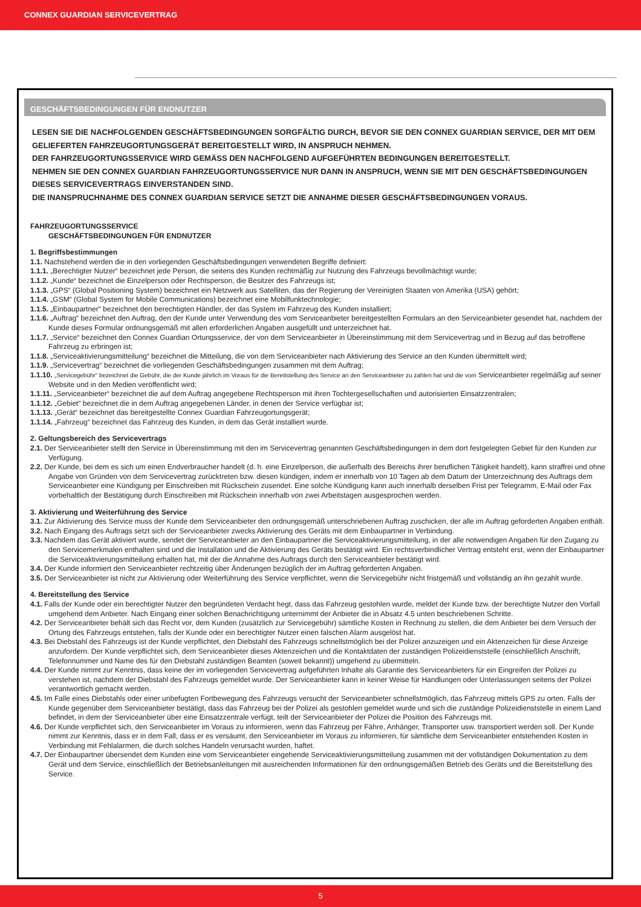CONNEX GUARDIAN SERVICEVERTRAG
GESCHÄFTSBEDINGUNGEN FÜR ENDNUTZER
LESEN SIE DIE NACHFOLGENDEN GESCHÄFTSBEDINGUNGEN SORGFÄLTIG DURCH, BEVOR SIE DEN CONNEX GUARDIAN SERVICE, DER MIT DEM GELIEFERTEN FAHRZEUGORTUNGSGERÄT BEREITGESTELLT WIRD, IN ANSPRUCH NEHMEN.
DER FAHRZEUGORTUNGSSERVICE WIRD GEMÄSS DEN NACHFOLGEND AUFGEFÜHRTEN BEDINGUNGEN BEREITGESTELLT.
NEHMEN SIE DEN CONNEX GUARDIAN FAHRZEUGORTUNGSSERVICE NUR DANN IN ANSPRUCH, WENN SIE MIT DEN GESCHÄFTSBEDINGUNGEN DIESES SERVICEVERTRAGS EINVERSTANDEN SIND.
DIE INANSPRUCHNAHME DES CONNEX GUARDIAN SERVICE SETZT DIE ANNAHME DIESER GESCHÄFTSBEDINGUNGEN VORAUS.
FAHRZEUGORTUNGSSERVICE
GESCHÄFTSBEDINGUNGEN FÜR ENDNUTZER
1. Begriffsbestimmungen
1.1. Nachstehend werden die in den vorliegenden Geschäftsbedingungen verwendeten Begriffe definiert:
1.1.1. „Berechtigter Nutzer“ bezeichnet jede Person, die seitens des Kunden rechtmäßig zur Nutzung des Fahrzeugs bevollmächtigt wurde;
1.1.2. „Kunde“ bezeichnet die Einzelperson oder Rechtsperson, die Besitzer des Fahrzeugs ist;
1.1.3. „GPS“ (Global Positioning System) bezeichnet ein Netzwerk aus Satelliten, das der Regierung der Vereinigten Staaten von Amerika (USA) gehört;
1.1.4. „GSM“ (Global System for Mobile Communications) bezeichnet eine Mobilfunktechnologie;
1.1.5. „Einbaupartner" bezeichnet den berechtigten Händler, der das System im Fahrzeug des Kunden installiert;
1.1.6. „Auftrag“ bezeichnet den Auftrag, den der Kunde unter Verwendung des vom Serviceanbieter bereitgestellten Formulars an den Serviceanbieter gesendet hat, nachdem der Kunde dieses Formular ordnungsgemäß mit allen erforderlichen Angaben ausgefüllt und unterzeichnet hat.
1.1.7. „Service“ bezeichnet den Connex Guardian Ortungsservice, der von dem Serviceanbieter in Übereinstimmung mit dem Servicevertrag und in Bezug auf das betroffene Fahrzeug zu erbringen ist;
1.1.8. „Serviceaktivierungsmitteilung“ bezeichnet die Mitteilung, die von dem Serviceanbieter nach Aktivierung des Service an den Kunden übermittelt wird;
1.1.9. „Servicevertrag“ bezeichnet die vorliegenden Geschäftsbedingungen zusammen mit dem Auftrag;
1.1.10. „Servicegebühr“ bezeichnet die Gebühr, die der Kunde jährlich im Voraus für die Bereitstellung des Service an den Serviceanbieter zu zahlen hat und die vom Serviceanbieter regelmäßig auf seiner Website und in den Medien veröffentlicht wird;
1.1.11. „Serviceanbieter“ bezeichnet die auf dem Auftrag angegebene Rechtsperson mit ihren Tochtergesellschaften und autorisierten Einsatzzentralen;
1.1.12. „Gebiet“ bezeichnet die in dem Auftrag angegebenen Länder, in denen der Service verfügbar ist;
1.1.13. „Gerät“ bezeichnet das bereitgestellte Connex Guardian Fahrzeugortungsgerät;
1.1.14. „Fahrzeug“ bezeichnet das Fahrzeug des Kunden, in dem das Gerät installiert wurde.
2. Geltungsbereich des Servicevertrags
2.1. Der Serviceanbieter stellt den Service in Übereinstimmung mit den im Servicevertrag genannten Geschäftsbedingungen in dem dort festgelegten Gebiet für den Kunden zur Verfügung.
2.2. Der Kunde, bei dem es sich um einen Endverbraucher handelt (d. h. eine Einzelperson, die außerhalb des Bereichs ihrer beruflichen Tätigkeit handelt), kann straffrei und ohne Angabe von Gründen von dem Servicevertrag zurücktreten bzw. diesen kündigen, indem er innerhalb von 10 Tagen ab dem Datum der Unterzeichnung des Auftrags dem Serviceanbieter eine Kündigung per Einschreiben mit Rückschein zusendet. Eine solche Kündigung kann auch innerhalb derselben Frist per Telegramm, E-Mail oder Fax vorbehaltlich der Bestätigung durch Einschreiben mit Rückschein innerhalb von zwei Arbeitstagen ausgesprochen werden.
3. Aktivierung und Weiterführung des Service
3.1. Zur Aktivierung des Service muss der Kunde dem Serviceanbieter den ordnungsgemäß unterschriebenen Auftrag zuschicken, der alle im Auftrag geforderten Angaben enthält.
3.2. Nach Eingang des Auftrags setzt sich der Serviceanbieter zwecks Aktivierung des Geräts mit dem Einbaupartner in Verbindung.
3.3. Nachdem das Gerät aktiviert wurde, sendet der Serviceanbieter an den Einbaupartner die Serviceaktivierungsmitteilung, in der alle notwendigen Angaben für den Zugang zu den Servicemerkmalen enthalten sind und die Installation und die Aktivierung des Geräts bestätigt wird. Ein rechtsverbindlicher Vertrag entsteht erst, wenn der Einbaupartner die Serviceaktivierungsmitteilung erhalten hat, mit der die Annahme des Auftrags durch den Serviceanbieter bestätigt wird.
3.4. Der Kunde informiert den Serviceanbieter rechtzeitig über Änderungen bezüglich der im Auftrag geforderten Angaben.
3.5. Der Serviceanbieter ist nicht zur Aktivierung oder Weiterführung des Service verpflichtet, wenn die Servicegebühr nicht fristgemäß und vollständig an ihn gezahlt wurde.
4. Bereitstellung des Service
4.1. Falls der Kunde oder ein berechtigter Nutzer den begründeten Verdacht hegt, dass das Fahrzeug gestohlen wurde, meldet der Kunde bzw. der berechtigte Nutzer den Vorfall umgehend dem Anbieter. Nach Eingang einer solchen Benachrichtigung unternimmt der Anbieter die in Absatz 4.5 unten beschriebenen Schritte.
4.2. Der Serviceanbieter behält sich das Recht vor, dem Kunden (zusätzlich zur Servicegebühr) sämtliche Kosten in Rechnung zu stellen, die dem Anbieter bei dem Versuch der Ortung des Fahrzeugs entstehen, falls der Kunde oder ein berechtigter Nutzer einen falschen Alarm ausgelöst hat.
4.3. Bei Diebstahl des Fahrzeugs ist der Kunde verpflichtet, den Diebstahl des Fahrzeugs schnellstmöglich bei der Polizei anzuzeigen und ein Aktenzeichen für diese Anzeige anzufordern. Der Kunde verpflichtet sich, dem Serviceanbieter dieses Aktenzeichen und die Kontaktdaten der zuständigen Polizeidienststelle (einschließlich Anschrift, Telefonnummer und Name des für den Diebstahl zuständigen Beamten (soweit bekannt)) umgehend zu übermitteln.
4.4. Der Kunde nimmt zur Kenntnis, dass keine der im vorliegenden Servicevertrag aufgeführten Inhalte als Garantie des Serviceanbieters für ein Eingreifen der Polizei zu verstehen ist, nachdem der Diebstahl des Fahrzeugs gemeldet wurde. Der Serviceanbieter kann in keiner Weise für Handlungen oder Unterlassungen seitens der Polizei verantwortlich gemacht werden.
4.5. Im Falle eines Diebstahls oder einer unbefugten Fortbewegung des Fahrzeugs versucht der Serviceanbieter schnellstmöglich, das Fahrzeug mittels GPS zu orten. Falls der Kunde gegenüber dem Serviceanbieter bestätigt, dass das Fahrzeug bei der Polizei als gestohlen gemeldet wurde und sich die zuständige Polizeidienststelle in einem Land befindet, in dem der Serviceanbieter über eine Einsatzzentrale verfügt, teilt der Serviceanbieter der Polizei die Position des Fahrzeugs mit.
4.6. Der Kunde verpflichtet sich, den Serviceanbieter im Voraus zu informieren, wenn das Fahrzeug per Fähre, Anhänger, Transporter usw. transportiert werden soll. Der Kunde nimmt zur Kenntnis, dass er in dem Fall, dass er es versäumt, den Serviceanbieter im Voraus zu informieren, für sämtliche dem Serviceanbieter entstehenden Kosten in Verbindung mit Fehlalarmen, die durch solches Handeln verursacht wurden, haftet.
4.7. Der Einbaupartner übersendet dem Kunden eine vom Serviceanbieter eingehende Serviceaktivierungsmitteilung zusammen mit der vollständigen Dokumentation zu dem Gerät und dem Service, einschließlich der Betriebsanleitungen mit ausreichenden Informationen für den ordnungsgemäßen Betrieb des Geräts und die Bereitstellung des Service.
5